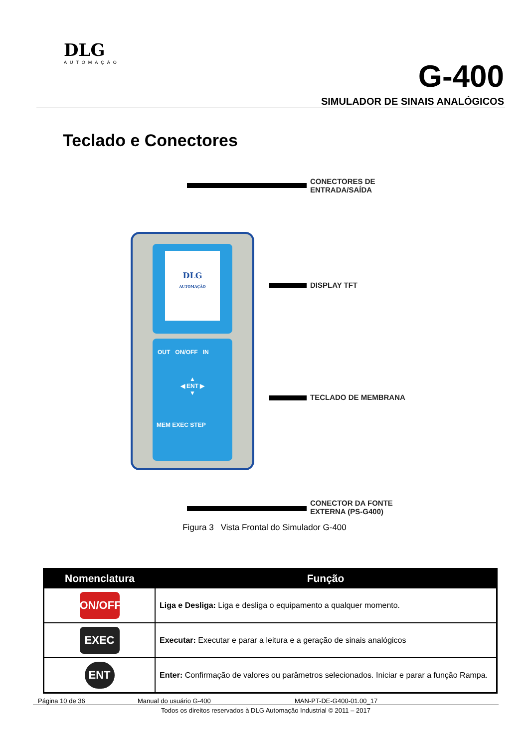DLG
AUTOMAÇÃO
G-400
SIMULADOR DE SINAIS ANALÓGICOS
Teclado e Conectores
CONECTORES DE
ENTRADA/SAÍDA
DLG
AUTOMAÇÃO
OUT ON/OFF IN
▲
◀ ENT ▶
▼
MEM EXEC STEP
DISPLAY TFT
TECLADO DE MEMBRANA
CONECTOR DA FONTE
EXTERNA (PS-G400)
Figura 3 Vista Frontal do Simulador G-400
| Nomenclatura | Função |
| --- | --- |
| ON/OFF | Liga e Desliga: Liga e desliga o equipamento a qualquer momento. |
| EXEC | Executar: Executar e parar a leitura e a geração de sinais analógicos |
| ENT | Enter: Confirmação de valores ou parâmetros selecionados. Iniciar e parar a função Rampa. |
Página 10 de 36 Manual do usuário G-400 MAN-PT-DE-G400-01.00_17
Todos os direitos reservados à DLG Automação Industrial © 2011 – 2017